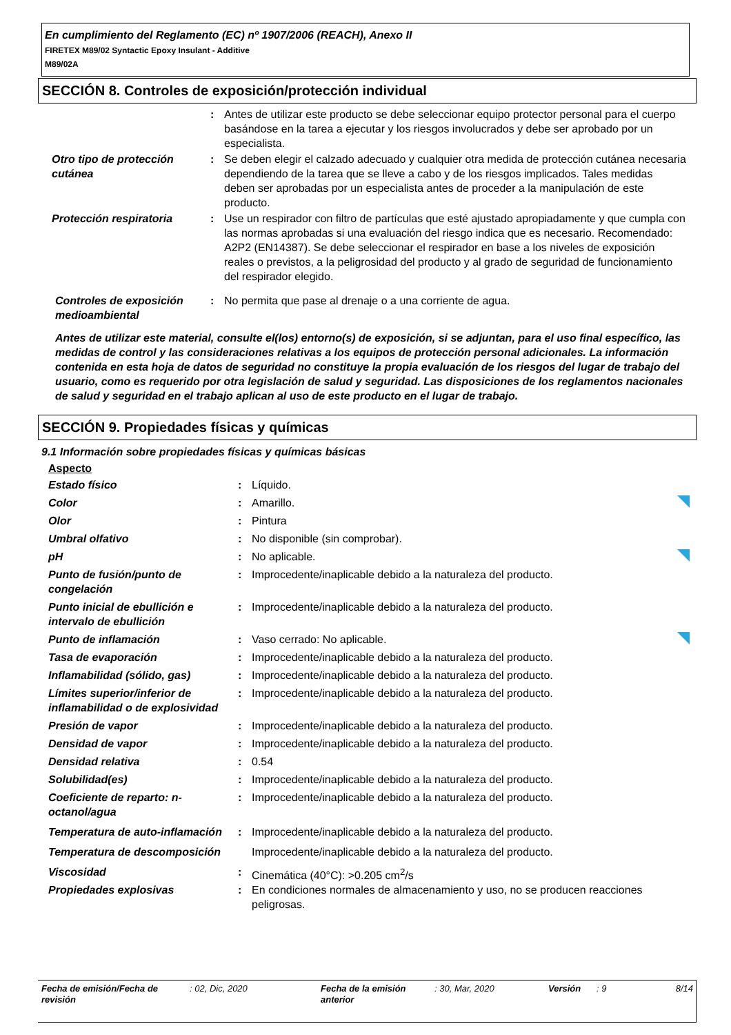En cumplimiento del Reglamento (EC) nº 1907/2006 (REACH), Anexo II
FIRETEX M89/02 Syntactic Epoxy Insulant - Additive
M89/02A
SECCIÓN 8. Controles de exposición/protección individual
| | : | Antes de utilizar este producto se debe seleccionar equipo protector personal para el cuerpo basándose en la tarea a ejecutar y los riesgos involucrados y debe ser aprobado por un especialista. |
| Otro tipo de protección cutánea | : | Se deben elegir el calzado adecuado y cualquier otra medida de protección cutánea necesaria dependiendo de la tarea que se lleve a cabo y de los riesgos implicados. Tales medidas deben ser aprobadas por un especialista antes de proceder a la manipulación de este producto. |
| Protección respiratoria | : | Use un respirador con filtro de partículas que esté ajustado apropiadamente y que cumpla con las normas aprobadas si una evaluación del riesgo indica que es necesario. Recomendado: A2P2 (EN14387). Se debe seleccionar el respirador en base a los niveles de exposición reales o previstos, a la peligrosidad del producto y al grado de seguridad de funcionamiento del respirador elegido. |
| Controles de exposición medioambiental | : | No permita que pase al drenaje o a una corriente de agua. |
Antes de utilizar este material, consulte el(los) entorno(s) de exposición, si se adjuntan, para el uso final específico, las medidas de control y las consideraciones relativas a los equipos de protección personal adicionales. La información contenida en esta hoja de datos de seguridad no constituye la propia evaluación de los riesgos del lugar de trabajo del usuario, como es requerido por otra legislación de salud y seguridad. Las disposiciones de los reglamentos nacionales de salud y seguridad en el trabajo aplican al uso de este producto en el lugar de trabajo.
SECCIÓN 9. Propiedades físicas y químicas
9.1 Información sobre propiedades físicas y químicas básicas
Aspecto
| Estado físico | : | Líquido. | |
| Color | : | Amarillo. | |
| Olor | : | Pintura | |
| Umbral olfativo | : | No disponible (sin comprobar). | |
| pH | : | No aplicable. | |
| Punto de fusión/punto de congelación | : | Improcedente/inaplicable debido a la naturaleza del producto. | |
| Punto inicial de ebullición e intervalo de ebullición | : | Improcedente/inaplicable debido a la naturaleza del producto. | |
| Punto de inflamación | : | Vaso cerrado: No aplicable. | |
| Tasa de evaporación | : | Improcedente/inaplicable debido a la naturaleza del producto. | |
| Inflamabilidad (sólido, gas) | : | Improcedente/inaplicable debido a la naturaleza del producto. | |
| Límites superior/inferior de inflamabilidad o de explosividad | : | Improcedente/inaplicable debido a la naturaleza del producto. | |
| Presión de vapor | : | Improcedente/inaplicable debido a la naturaleza del producto. | |
| Densidad de vapor | : | Improcedente/inaplicable debido a la naturaleza del producto. | |
| Densidad relativa | : | 0.54 | |
| Solubilidad(es) | : | Improcedente/inaplicable debido a la naturaleza del producto. | |
| Coeficiente de reparto: n-octanol/agua | : | Improcedente/inaplicable debido a la naturaleza del producto. | |
| Temperatura de auto-inflamación | : | Improcedente/inaplicable debido a la naturaleza del producto. | |
| Temperatura de descomposición | | Improcedente/inaplicable debido a la naturaleza del producto. | |
| Viscosidad | : | Cinemática (40°C): >0.205 cm<sup>2</sup>/s | |
| Propiedades explosivas | : | En condiciones normales de almacenamiento y uso, no se producen reacciones peligrosas. | |
| Fecha de emisión/Fecha de revisión | : 02, Dic, 2020 | Fecha de la emisión anterior | : 30, Mar, 2020 | Versión | : 9 | 8/14 |